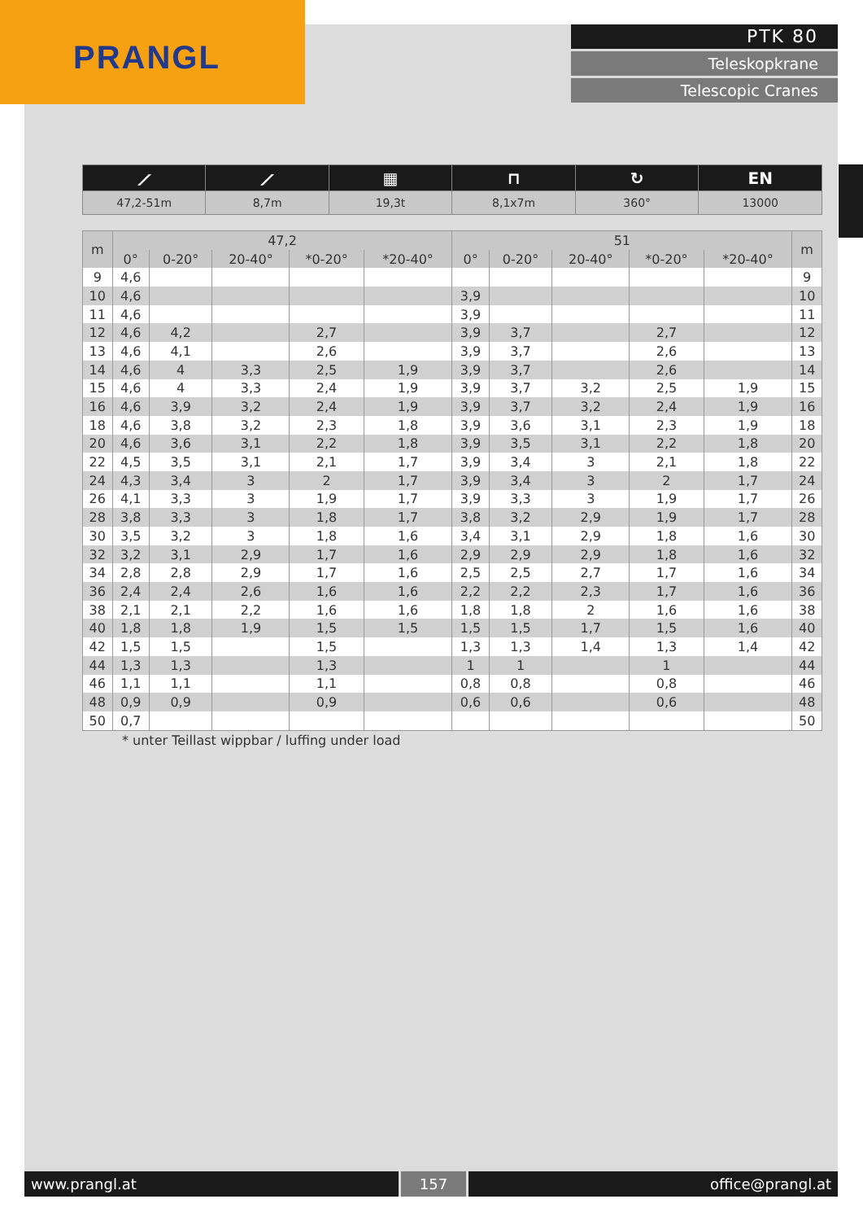PRANGL
PTK 80
Teleskopkrane
Telescopic Cranes
| ⟋ | ⟋ | ▦ | ⊓ | ↻ | EN |
| 47,2-51m | 8,7m | 19,3t | 8,1x7m | 360° | 13000 |
| m | 47,2 | | | | | 51 | | | | | m |
| --- | --- | --- | --- | --- | --- | --- | --- | --- | --- | --- | --- |
| | 0° | 0-20° | 20-40° | *0-20° | *20-40° | 0° | 0-20° | 20-40° | *0-20° | *20-40° | |
| 9 | 4,6 | | | | | | | | | | 9 |
| 10 | 4,6 | | | | | 3,9 | | | | | 10 |
| 11 | 4,6 | | | | | 3,9 | | | | | 11 |
| 12 | 4,6 | 4,2 | | 2,7 | | 3,9 | 3,7 | | 2,7 | | 12 |
| 13 | 4,6 | 4,1 | | 2,6 | | 3,9 | 3,7 | | 2,6 | | 13 |
| 14 | 4,6 | 4 | 3,3 | 2,5 | 1,9 | 3,9 | 3,7 | | 2,6 | | 14 |
| 15 | 4,6 | 4 | 3,3 | 2,4 | 1,9 | 3,9 | 3,7 | 3,2 | 2,5 | 1,9 | 15 |
| 16 | 4,6 | 3,9 | 3,2 | 2,4 | 1,9 | 3,9 | 3,7 | 3,2 | 2,4 | 1,9 | 16 |
| 18 | 4,6 | 3,8 | 3,2 | 2,3 | 1,8 | 3,9 | 3,6 | 3,1 | 2,3 | 1,9 | 18 |
| 20 | 4,6 | 3,6 | 3,1 | 2,2 | 1,8 | 3,9 | 3,5 | 3,1 | 2,2 | 1,8 | 20 |
| 22 | 4,5 | 3,5 | 3,1 | 2,1 | 1,7 | 3,9 | 3,4 | 3 | 2,1 | 1,8 | 22 |
| 24 | 4,3 | 3,4 | 3 | 2 | 1,7 | 3,9 | 3,4 | 3 | 2 | 1,7 | 24 |
| 26 | 4,1 | 3,3 | 3 | 1,9 | 1,7 | 3,9 | 3,3 | 3 | 1,9 | 1,7 | 26 |
| 28 | 3,8 | 3,3 | 3 | 1,8 | 1,7 | 3,8 | 3,2 | 2,9 | 1,9 | 1,7 | 28 |
| 30 | 3,5 | 3,2 | 3 | 1,8 | 1,6 | 3,4 | 3,1 | 2,9 | 1,8 | 1,6 | 30 |
| 32 | 3,2 | 3,1 | 2,9 | 1,7 | 1,6 | 2,9 | 2,9 | 2,9 | 1,8 | 1,6 | 32 |
| 34 | 2,8 | 2,8 | 2,9 | 1,7 | 1,6 | 2,5 | 2,5 | 2,7 | 1,7 | 1,6 | 34 |
| 36 | 2,4 | 2,4 | 2,6 | 1,6 | 1,6 | 2,2 | 2,2 | 2,3 | 1,7 | 1,6 | 36 |
| 38 | 2,1 | 2,1 | 2,2 | 1,6 | 1,6 | 1,8 | 1,8 | 2 | 1,6 | 1,6 | 38 |
| 40 | 1,8 | 1,8 | 1,9 | 1,5 | 1,5 | 1,5 | 1,5 | 1,7 | 1,5 | 1,6 | 40 |
| 42 | 1,5 | 1,5 | | 1,5 | | 1,3 | 1,3 | 1,4 | 1,3 | 1,4 | 42 |
| 44 | 1,3 | 1,3 | | 1,3 | | 1 | 1 | | 1 | | 44 |
| 46 | 1,1 | 1,1 | | 1,1 | | 0,8 | 0,8 | | 0,8 | | 46 |
| 48 | 0,9 | 0,9 | | 0,9 | | 0,6 | 0,6 | | 0,6 | | 48 |
| 50 | 0,7 | | | | | | | | | | 50 |
* unter Teillast wippbar / luffing under load
www.prangl.at 157 office@prangl.at